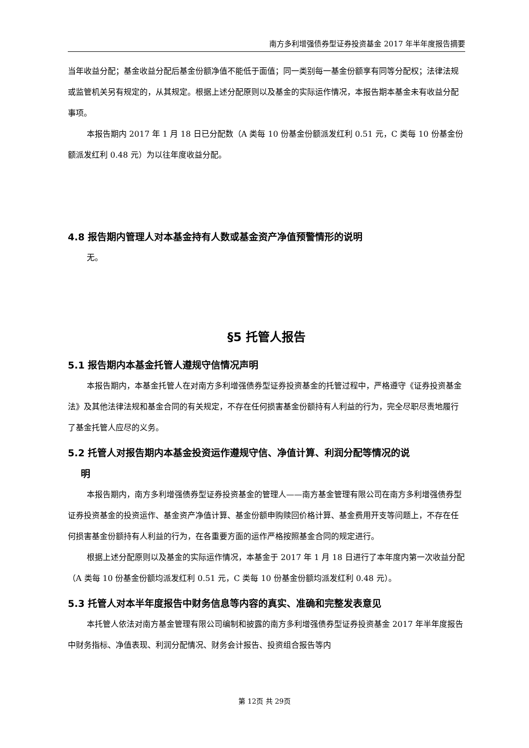南方多利增强债券型证券投资基金 2017 年半年度报告摘要
当年收益分配；基金收益分配后基金份额净值不能低于面值；同一类别每一基金份额享有同等分配权；法律法规或监管机关另有规定的，从其规定。根据上述分配原则以及基金的实际运作情况，本报告期本基金未有收益分配事项。
本报告期内 2017 年 1 月 18 日已分配数（A 类每 10 份基金份额派发红利 0.51 元，C 类每 10 份基金份额派发红利 0.48 元）为以往年度收益分配。
4.8 报告期内管理人对本基金持有人数或基金资产净值预警情形的说明
无。
§5 托管人报告
5.1 报告期内本基金托管人遵规守信情况声明
本报告期内，本基金托管人在对南方多利增强债券型证券投资基金的托管过程中，严格遵守《证券投资基金法》及其他法律法规和基金合同的有关规定，不存在任何损害基金份额持有人利益的行为，完全尽职尽责地履行了基金托管人应尽的义务。
5.2 托管人对报告期内本基金投资运作遵规守信、净值计算、利润分配等情况的说
明
本报告期内，南方多利增强债券型证券投资基金的管理人——南方基金管理有限公司在南方多利增强债券型证券投资基金的投资运作、基金资产净值计算、基金份额申购赎回价格计算、基金费用开支等问题上，不存在任何损害基金份额持有人利益的行为，在各重要方面的运作严格按照基金合同的规定进行。
根据上述分配原则以及基金的实际运作情况，本基金于 2017 年 1 月 18 日进行了本年度内第一次收益分配（A 类每 10 份基金份额均派发红利 0.51 元，C 类每 10 份基金份额均派发红利 0.48 元）。
5.3 托管人对本半年度报告中财务信息等内容的真实、准确和完整发表意见
本托管人依法对南方基金管理有限公司编制和披露的南方多利增强债券型证券投资基金 2017 年半年度报告中财务指标、净值表现、利润分配情况、财务会计报告、投资组合报告等内
第 12页 共 29页